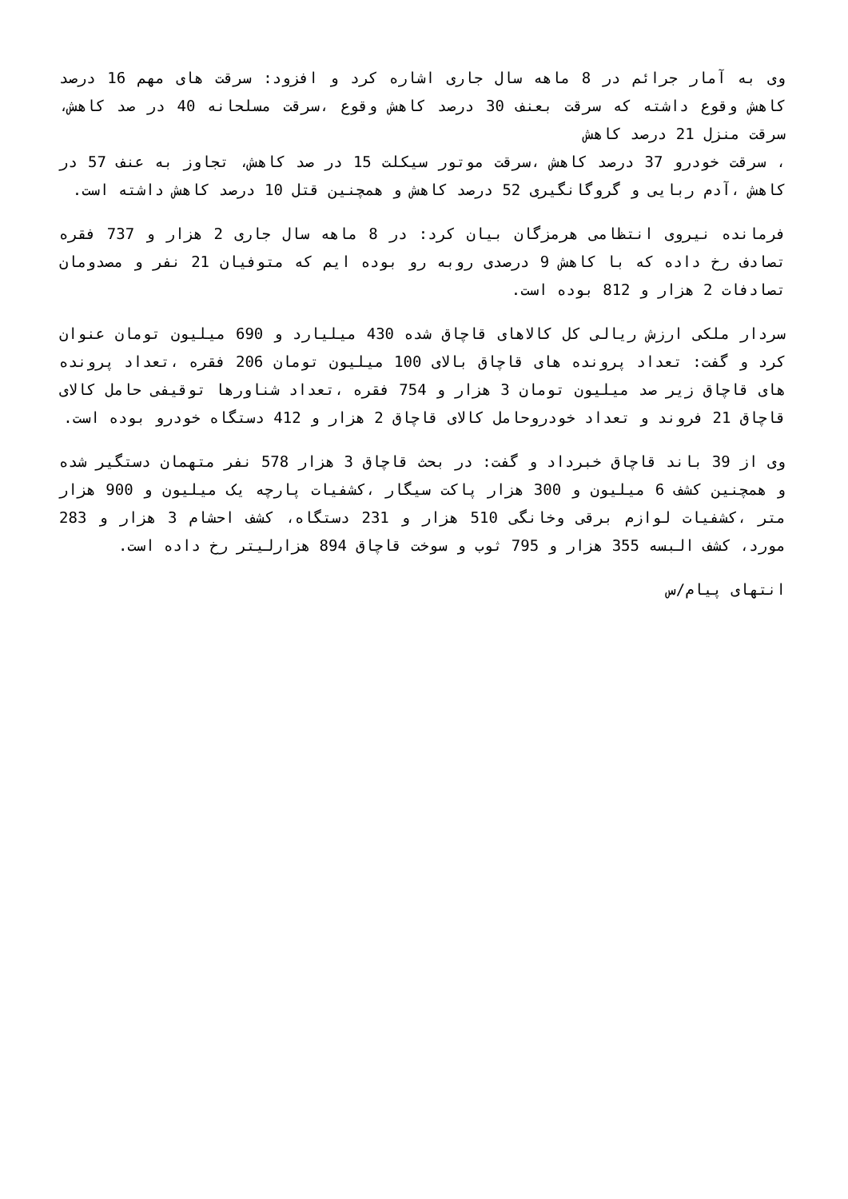وی به آمار جرائم در 8 ماهه سال جاری اشاره کرد و افزود: سرقت های مهم 16 درصد کاهش وقوع داشته که سرقت بعنف 30 درصد کاهش وقوع ،سرقت مسلحانه 40 در صد کاهش، سرقت منزل 21 درصد کاهش
، سرقت خودرو 37 درصد کاهش ،سرقت موتور سیکلت 15 در صد کاهش، تجاوز به عنف 57 در کاهش ،آدم ربایی و گروگانگیری 52 درصد کاهش و همچنین قتل 10 درصد کاهش داشته است.
فرمانده نیروی انتظامی هرمزگان بیان کرد: در 8 ماهه سال جاری 2 هزار و 737 فقره تصادف رخ داده که با کاهش 9 درصدی روبه رو بوده ایم که متوفیان 21 نفر و مصدومان تصادفات 2 هزار و 812 بوده است.
سردار ملکی ارزش ریالی کل کالاهای قاچاق شده 430 میلیارد و 690 میلیون تومان عنوان کرد و گفت: تعداد پرونده های قاچاق بالای 100 میلیون تومان 206 فقره ،تعداد پرونده های قاچاق زیر صد میلیون تومان 3 هزار و 754 فقره ،تعداد شناورها توقیفی حامل کالای قاچاق 21 فروند و تعداد خودروحامل کالای قاچاق 2 هزار و 412 دستگاه خودرو بوده است.
وی از 39 باند قاچاق خبرداد و گفت: در بحث قاچاق 3 هزار 578 نفر متهمان دستگیر شده و همچنین کشف 6 میلیون و 300 هزار پاکت سیگار ،کشفیات پارچه یک میلیون و 900 هزار متر ،کشفیات لوازم برقی وخانگی 510 هزار و 231 دستگاه، کشف احشام 3 هزار و 283 مورد، کشف البسه 355 هزار و 795 ثوب و سوخت قاچاق 894 هزارلیتر رخ داده است.
انتهای پیام/س